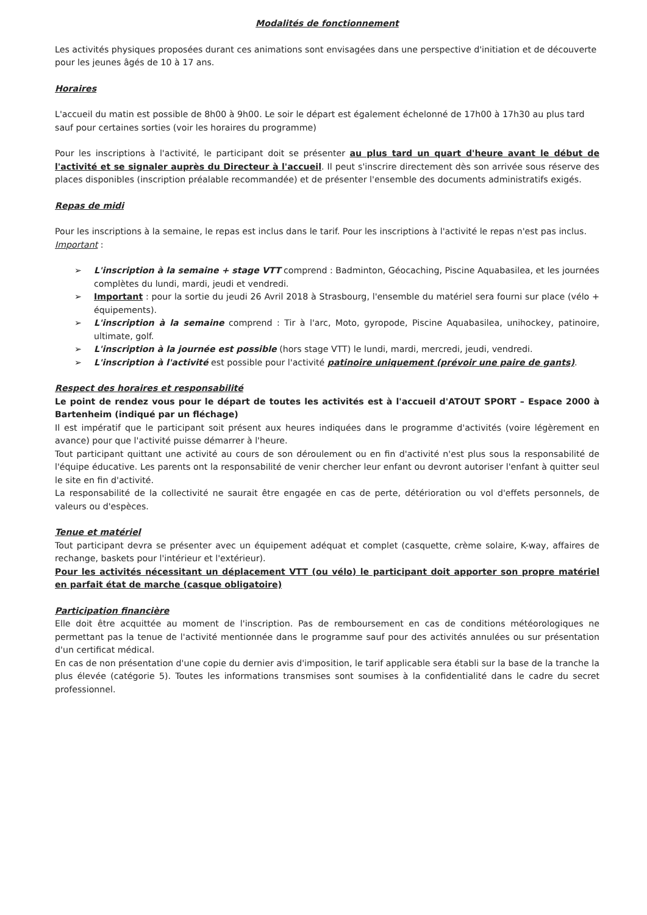Modalités de fonctionnement
Les activités physiques proposées durant ces animations sont envisagées dans une perspective d'initiation et de découverte pour les jeunes âgés de 10 à 17 ans.
Horaires
L'accueil du matin est possible de 8h00 à 9h00. Le soir le départ est également échelonné de 17h00 à 17h30 au plus tard sauf pour certaines sorties (voir les horaires du programme)
Pour les inscriptions à l'activité, le participant doit se présenter au plus tard un quart d'heure avant le début de l'activité et se signaler auprès du Directeur à l'accueil. Il peut s'inscrire directement dès son arrivée sous réserve des places disponibles (inscription préalable recommandée) et de présenter l'ensemble des documents administratifs exigés.
Repas de midi
Pour les inscriptions à la semaine, le repas est inclus dans le tarif. Pour les inscriptions à l'activité le repas n'est pas inclus.
Important :
➢ L'inscription à la semaine + stage VTT comprend : Badminton, Géocaching, Piscine Aquabasilea, et les journées complètes du lundi, mardi, jeudi et vendredi.
➢ Important : pour la sortie du jeudi 26 Avril 2018 à Strasbourg, l'ensemble du matériel sera fourni sur place (vélo + équipements).
➢ L'inscription à la semaine comprend : Tir à l'arc, Moto, gyropode, Piscine Aquabasilea, unihockey, patinoire, ultimate, golf.
➢ L'inscription à la journée est possible (hors stage VTT) le lundi, mardi, mercredi, jeudi, vendredi.
➢ L'inscription à l'activité est possible pour l'activité patinoire uniquement (prévoir une paire de gants).
Respect des horaires et responsabilité
Le point de rendez vous pour le départ de toutes les activités est à l'accueil d'ATOUT SPORT – Espace 2000 à Bartenheim (indiqué par un fléchage)
Il est impératif que le participant soit présent aux heures indiquées dans le programme d'activités (voire légèrement en avance) pour que l'activité puisse démarrer à l'heure.
Tout participant quittant une activité au cours de son déroulement ou en fin d'activité n'est plus sous la responsabilité de l'équipe éducative. Les parents ont la responsabilité de venir chercher leur enfant ou devront autoriser l'enfant à quitter seul le site en fin d'activité.
La responsabilité de la collectivité ne saurait être engagée en cas de perte, détérioration ou vol d'effets personnels, de valeurs ou d'espèces.
Tenue et matériel
Tout participant devra se présenter avec un équipement adéquat et complet (casquette, crème solaire, K-way, affaires de rechange, baskets pour l'intérieur et l'extérieur).
Pour les activités nécessitant un déplacement VTT (ou vélo) le participant doit apporter son propre matériel en parfait état de marche (casque obligatoire)
Participation financière
Elle doit être acquittée au moment de l'inscription. Pas de remboursement en cas de conditions météorologiques ne permettant pas la tenue de l'activité mentionnée dans le programme sauf pour des activités annulées ou sur présentation d'un certificat médical.
En cas de non présentation d'une copie du dernier avis d'imposition, le tarif applicable sera établi sur la base de la tranche la plus élevée (catégorie 5). Toutes les informations transmises sont soumises à la confidentialité dans le cadre du secret professionnel.